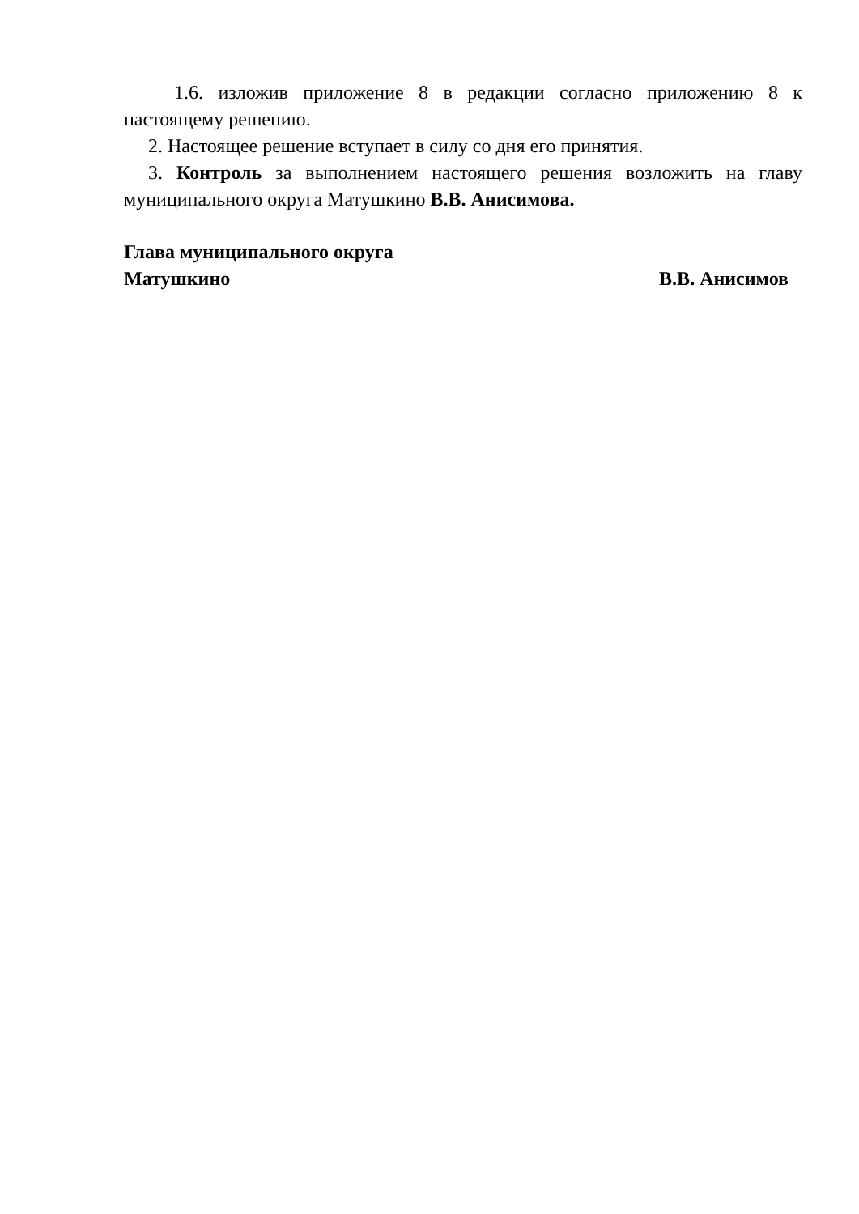1.6. изложив приложение 8 в редакции согласно приложению 8 к настоящему решению.
2. Настоящее решение вступает в силу со дня его принятия.
3. Контроль за выполнением настоящего решения возложить на главу муниципального округа Матушкино В.В. Анисимова.
Глава муниципального округа
Матушкино В.В. Анисимов